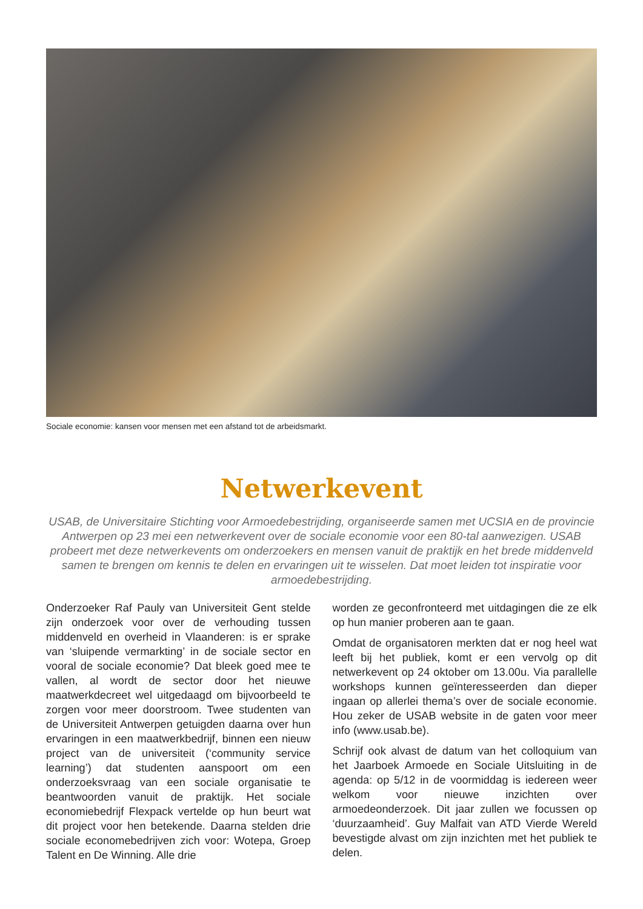Sociale economie: kansen voor mensen met een afstand tot de arbeidsmarkt.
Netwerkevent
USAB, de Universitaire Stichting voor Armoedebestrijding, organiseerde samen met UCSIA en de provincie Antwerpen op 23 mei een netwerkevent over de sociale economie voor een 80-tal aanwezigen. USAB probeert met deze netwerkevents om onderzoekers en mensen vanuit de praktijk en het brede middenveld samen te brengen om kennis te delen en ervaringen uit te wisselen. Dat moet leiden tot inspiratie voor armoedebestrijding.
Onderzoeker Raf Pauly van Universiteit Gent stelde zijn onderzoek voor over de verhouding tussen middenveld en overheid in Vlaanderen: is er sprake van ‘sluipende vermarkting’ in de sociale sector en vooral de sociale economie? Dat bleek goed mee te vallen, al wordt de sector door het nieuwe maatwerkdecreet wel uitgedaagd om bijvoorbeeld te zorgen voor meer doorstroom. Twee studenten van de Universiteit Antwerpen getuigden daarna over hun ervaringen in een maatwerkbedrijf, binnen een nieuw project van de universiteit (‘community service learning’) dat studenten aanspoort om een onderzoeksvraag van een sociale organisatie te beantwoorden vanuit de praktijk. Het sociale economiebedrijf Flexpack vertelde op hun beurt wat dit project voor hen betekende. Daarna stelden drie sociale economebedrijven zich voor: Wotepa, Groep Talent en De Winning. Alle drie
worden ze geconfronteerd met uitdagingen die ze elk op hun manier proberen aan te gaan.
Omdat de organisatoren merkten dat er nog heel wat leeft bij het publiek, komt er een vervolg op dit netwerkevent op 24 oktober om 13.00u. Via parallelle workshops kunnen geïnteresseerden dan dieper ingaan op allerlei thema’s over de sociale economie. Hou zeker de USAB website in de gaten voor meer info (www.usab.be).
Schrijf ook alvast de datum van het colloquium van het Jaarboek Armoede en Sociale Uitsluiting in de agenda: op 5/12 in de voormiddag is iedereen weer welkom voor nieuwe inzichten over armoedeonderzoek. Dit jaar zullen we focussen op ‘duurzaamheid’. Guy Malfait van ATD Vierde Wereld bevestigde alvast om zijn inzichten met het publiek te delen.